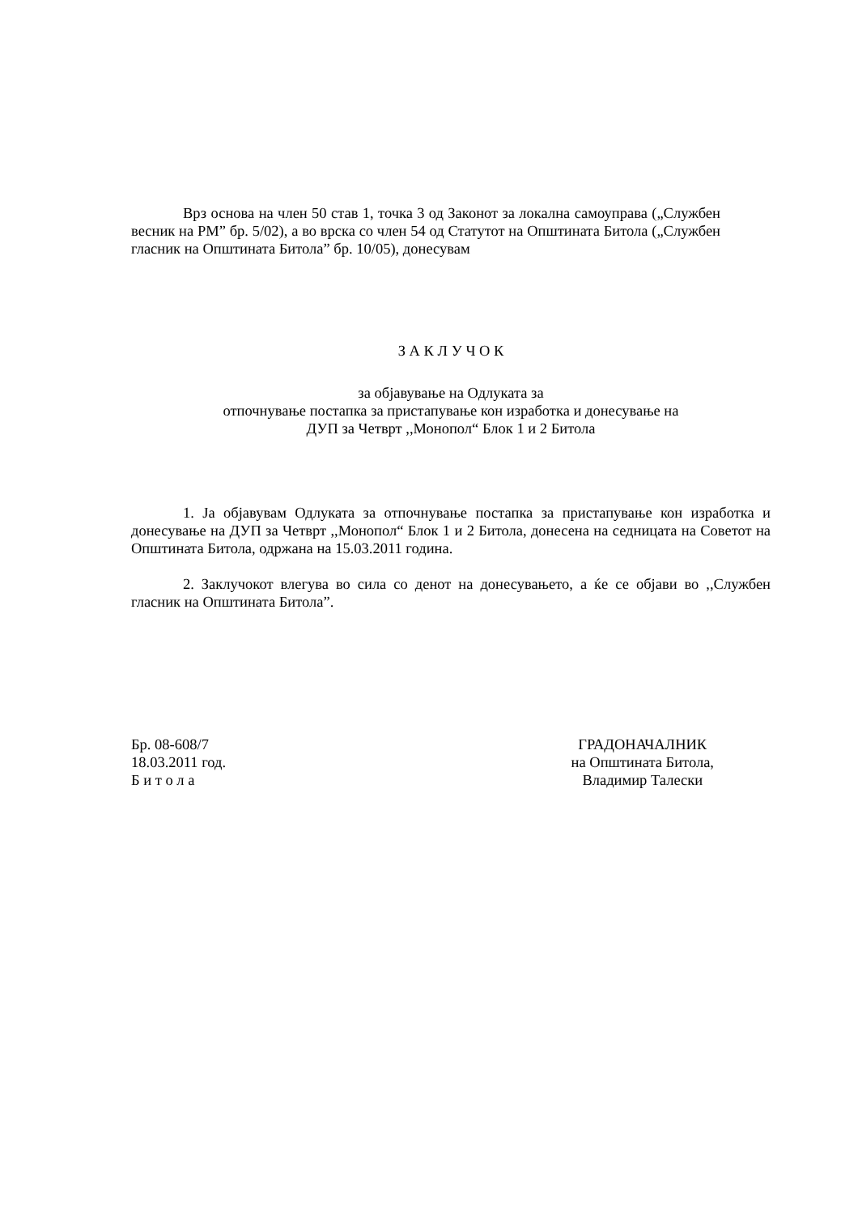Врз основа на член 50 став 1, точка 3 од Законот за локална самоуправа („Службен весник на РМ” бр. 5/02), а во врска со член 54 од Статутот на Општината Битола („Службен гласник на Општината Битола” бр. 10/05), донесувам
З А К Л У Ч О К
за објавување на Одлуката за
отпочнување постапка за пристапување кон изработка и донесување на
ДУП за Четврт ,,Монопол“ Блок 1 и 2 Битола
1. Ја објавувам Одлуката за отпочнување постапка за пристапување кон изработка и донесување на ДУП за Четврт ,,Монопол“ Блок 1 и 2 Битола, донесена на седницата на Советот на Општината Битола, одржана на 15.03.2011 година.
2. Заклучокот влегува во сила со денот на донесувањето, а ќе се објави во ,,Службен гласник на Општината Битола”.
Бр. 08-608/7
18.03.2011 год.
Б и т о л а
ГРАДОНАЧАЛНИК
на Општината Битола,
Владимир Талески